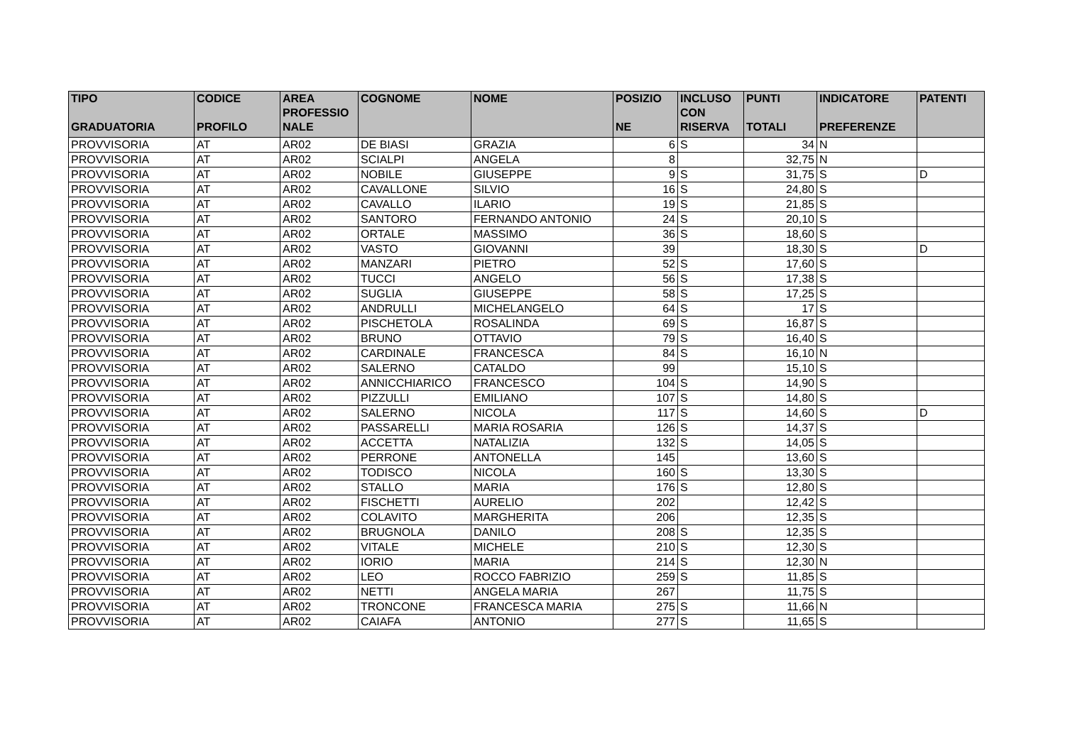| TIPO GRADUATORIA | CODICE PROFILO | AREA PROFESSIO NALE | COGNOME | NOME | POSIZIO NE | INCLUSO CON RISERVA | PUNTI TOTALI | INDICATORE PREFERENZE | PATENTI |
| --- | --- | --- | --- | --- | --- | --- | --- | --- | --- |
| PROVVISORIA | AT | AR02 | DE BIASI | GRAZIA | 6 | S | 34 | N | |
| PROVVISORIA | AT | AR02 | SCIALPI | ANGELA | 8 | | 32,75 | N | |
| PROVVISORIA | AT | AR02 | NOBILE | GIUSEPPE | 9 | S | 31,75 | S | D |
| PROVVISORIA | AT | AR02 | CAVALLONE | SILVIO | 16 | S | 24,80 | S | |
| PROVVISORIA | AT | AR02 | CAVALLO | ILARIO | 19 | S | 21,85 | S | |
| PROVVISORIA | AT | AR02 | SANTORO | FERNANDO ANTONIO | 24 | S | 20,10 | S | |
| PROVVISORIA | AT | AR02 | ORTALE | MASSIMO | 36 | S | 18,60 | S | |
| PROVVISORIA | AT | AR02 | VASTO | GIOVANNI | 39 | | 18,30 | S | D |
| PROVVISORIA | AT | AR02 | MANZARI | PIETRO | 52 | S | 17,60 | S | |
| PROVVISORIA | AT | AR02 | TUCCI | ANGELO | 56 | S | 17,38 | S | |
| PROVVISORIA | AT | AR02 | SUGLIA | GIUSEPPE | 58 | S | 17,25 | S | |
| PROVVISORIA | AT | AR02 | ANDRULLI | MICHELANGELO | 64 | S | 17 | S | |
| PROVVISORIA | AT | AR02 | PISCHETOLA | ROSALINDA | 69 | S | 16,87 | S | |
| PROVVISORIA | AT | AR02 | BRUNO | OTTAVIO | 79 | S | 16,40 | S | |
| PROVVISORIA | AT | AR02 | CARDINALE | FRANCESCA | 84 | S | 16,10 | N | |
| PROVVISORIA | AT | AR02 | SALERNO | CATALDO | 99 | | 15,10 | S | |
| PROVVISORIA | AT | AR02 | ANNICCHIARICO | FRANCESCO | 104 | S | 14,90 | S | |
| PROVVISORIA | AT | AR02 | PIZZULLI | EMILIANO | 107 | S | 14,80 | S | |
| PROVVISORIA | AT | AR02 | SALERNO | NICOLA | 117 | S | 14,60 | S | D |
| PROVVISORIA | AT | AR02 | PASSARELLI | MARIA ROSARIA | 126 | S | 14,37 | S | |
| PROVVISORIA | AT | AR02 | ACCETTA | NATALIZIA | 132 | S | 14,05 | S | |
| PROVVISORIA | AT | AR02 | PERRONE | ANTONELLA | 145 | | 13,60 | S | |
| PROVVISORIA | AT | AR02 | TODISCO | NICOLA | 160 | S | 13,30 | S | |
| PROVVISORIA | AT | AR02 | STALLO | MARIA | 176 | S | 12,80 | S | |
| PROVVISORIA | AT | AR02 | FISCHETTI | AURELIO | 202 | | 12,42 | S | |
| PROVVISORIA | AT | AR02 | COLAVITO | MARGHERITA | 206 | | 12,35 | S | |
| PROVVISORIA | AT | AR02 | BRUGNOLA | DANILO | 208 | S | 12,35 | S | |
| PROVVISORIA | AT | AR02 | VITALE | MICHELE | 210 | S | 12,30 | S | |
| PROVVISORIA | AT | AR02 | IORIO | MARIA | 214 | S | 12,30 | N | |
| PROVVISORIA | AT | AR02 | LEO | ROCCO FABRIZIO | 259 | S | 11,85 | S | |
| PROVVISORIA | AT | AR02 | NETTI | ANGELA MARIA | 267 | | 11,75 | S | |
| PROVVISORIA | AT | AR02 | TRONCONE | FRANCESCA MARIA | 275 | S | 11,66 | N | |
| PROVVISORIA | AT | AR02 | CAIAFA | ANTONIO | 277 | S | 11,65 | S | |